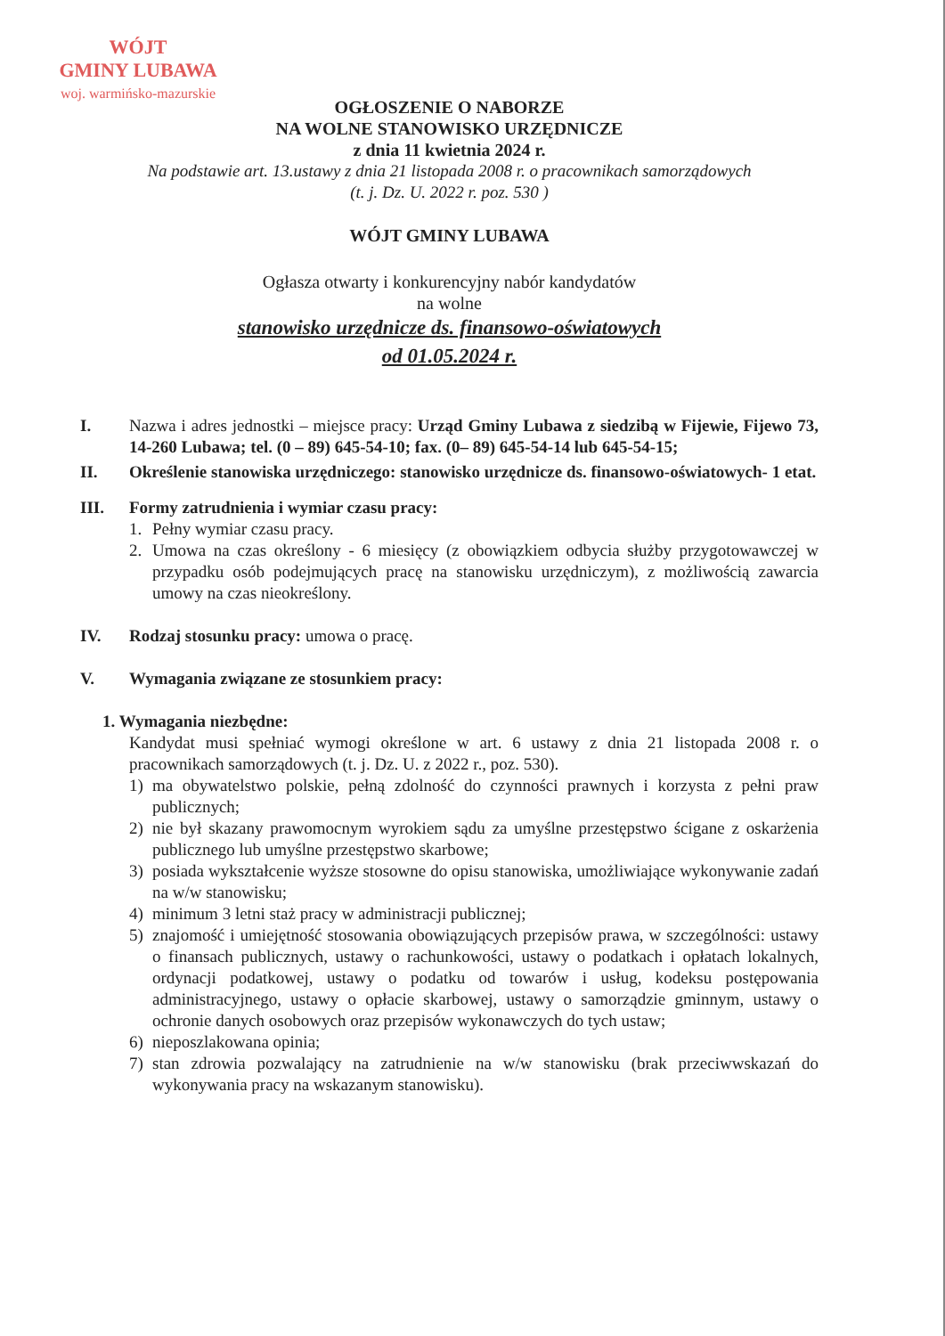WÓJT
GMINY LUBAWA
woj. warmińsko-mazurskie
OGŁOSZENIE O NABORZE
NA WOLNE STANOWISKO URZĘDNICZE
z dnia 11 kwietnia 2024 r.
Na podstawie art. 13.ustawy z dnia 21 listopada 2008 r. o pracownikach samorządowych
(t. j. Dz. U. 2022 r. poz. 530 )
WÓJT GMINY LUBAWA
Ogłasza otwarty i konkurencyjny nabór kandydatów
na wolne
stanowisko urzędnicze ds. finansowo-oświatowych
od 01.05.2024 r.
I. Nazwa i adres jednostki – miejsce pracy: Urząd Gminy Lubawa z siedzibą w Fijewie, Fijewo 73, 14-260 Lubawa; tel. (0 – 89) 645-54-10; fax. (0– 89) 645-54-14 lub 645-54-15;
II. Określenie stanowiska urzędniczego: stanowisko urzędnicze ds. finansowo-oświatowych- 1 etat.
III. Formy zatrudnienia i wymiar czasu pracy:
1. Pełny wymiar czasu pracy.
2. Umowa na czas określony - 6 miesięcy (z obowiązkiem odbycia służby przygotowawczej w przypadku osób podejmujących pracę na stanowisku urzędniczym), z możliwością zawarcia umowy na czas nieokreślony.
IV. Rodzaj stosunku pracy: umowa o pracę.
V. Wymagania związane ze stosunkiem pracy:
1. Wymagania niezbędne:
Kandydat musi spełniać wymogi określone w art. 6 ustawy z dnia 21 listopada 2008 r. o pracownikach samorządowych (t. j. Dz. U. z 2022 r., poz. 530).
1) ma obywatelstwo polskie, pełną zdolność do czynności prawnych i korzysta z pełni praw publicznych;
2) nie był skazany prawomocnym wyrokiem sądu za umyślne przestępstwo ścigane z oskarżenia publicznego lub umyślne przestępstwo skarbowe;
3) posiada wykształcenie wyższe stosowne do opisu stanowiska, umożliwiające wykonywanie zadań na w/w stanowisku;
4) minimum 3 letni staż pracy w administracji publicznej;
5) znajomość i umiejętność stosowania obowiązujących przepisów prawa, w szczególności: ustawy o finansach publicznych, ustawy o rachunkowości, ustawy o podatkach i opłatach lokalnych, ordynacji podatkowej, ustawy o podatku od towarów i usług, kodeksu postępowania administracyjnego, ustawy o opłacie skarbowej, ustawy o samorządzie gminnym, ustawy o ochronie danych osobowych oraz przepisów wykonawczych do tych ustaw;
6) nieposzlakowana opinia;
7) stan zdrowia pozwalający na zatrudnienie na w/w stanowisku (brak przeciwwskazań do wykonywania pracy na wskazanym stanowisku).